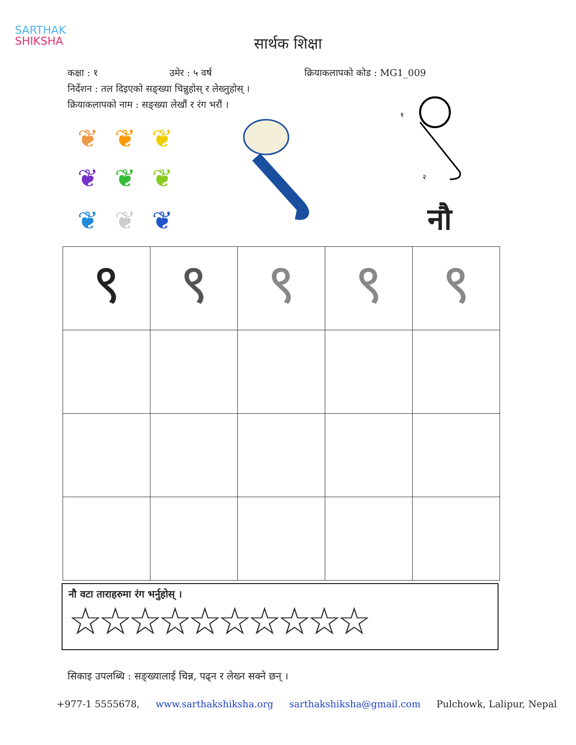SARTHAK
SHIKSHA
सार्थक शिक्षा
कक्षा : १ उमेर : ५ वर्ष क्रियाकलापको कोड : MG1_009
निर्देशन : तल दिइएको सङ्ख्या चिन्नुहोस् र लेख्नुहोस् ।
क्रियाकलापको नाम : सङ्ख्या लेखौं र रंग भरौं ।
❦
❦
❦
❦
❦
❦
❦
❦
❦
१
२
नौ
| ९ | ९ | ९ | ९ | ९ |
नौ वटा ताराहरुमा रंग भर्नुहोस् ।
☆☆☆☆☆☆☆☆☆☆
सिकाइ उपलब्धि : सङ्ख्यालाई चिन्न, पढ्न र लेख्न सक्ने छन् ।
+977-1 5555678, www.sarthakshiksha.org sarthakshiksha@gmail.com Pulchowk, Lalipur, Nepal